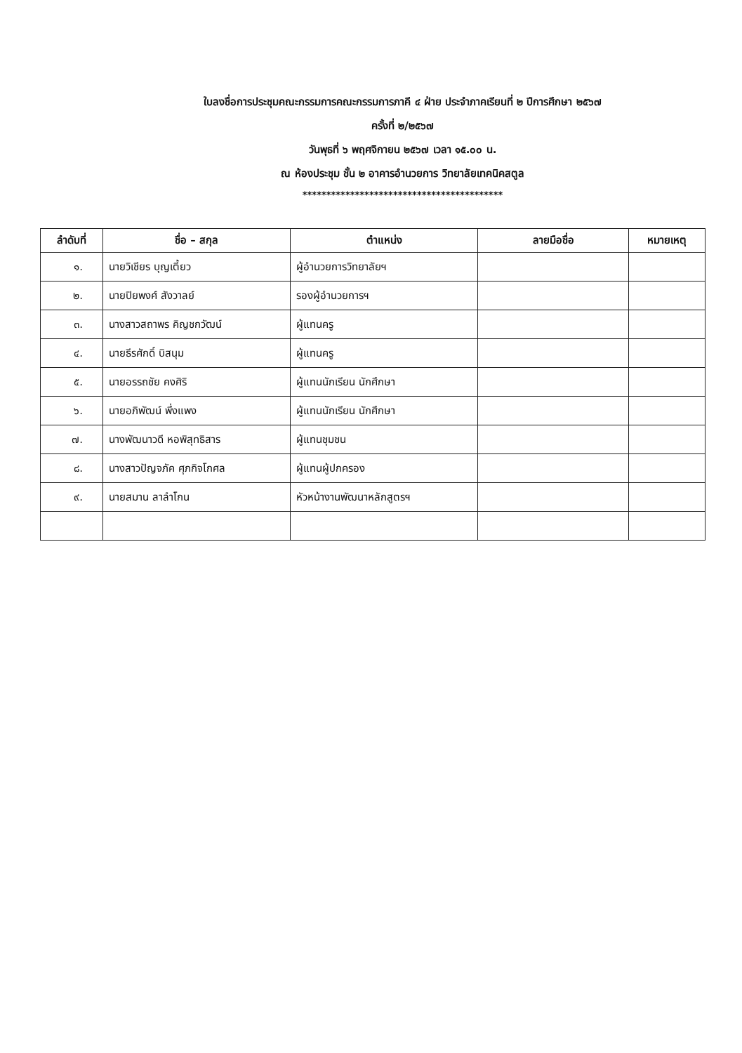ใบลงชื่อการประชุมคณะกรรมการคณะกรรมการภาคี ๔ ฝ่าย ประจำภาคเรียนที่ ๒ ปีการศึกษา ๒๕๖๗
ครั้งที่ ๒/๒๕๖๗
วันพุธที่ ๖ พฤศจิกายน ๒๕๖๗ เวลา ๑๕.๐๐ น.
ณ ห้องประชุม ชั้น ๒ อาคารอำนวยการ วิทยาลัยเทคนิคสตูล
******************************************
| ลำดับที่ | ชื่อ – สกุล | ตำแหน่ง | ลายมือชื่อ | หมายเหตุ |
| --- | --- | --- | --- | --- |
| ๑. | นายวิเชียร บุญเตี้ยว | ผู้อำนวยการวิทยาลัยฯ | | |
| ๒. | นายปิยพงศ์ สังวาลย์ | รองผู้อำนวยการฯ | | |
| ๓. | นางสาวสถาพร คิญชกวัฒน์ | ผู้แทนครู | | |
| ๔. | นายธีรศักดิ์ บิสนุม | ผู้แทนครู | | |
| ๕. | นายอรรถชัย คงศิริ | ผู้แทนนักเรียน นักศึกษา | | |
| ๖. | นายอภิพัฒน์ พึ่งแพง | ผู้แทนนักเรียน นักศึกษา | | |
| ๗. | นางพัฒนาวดี หอพิสุทธิสาร | ผู้แทนชุมชน | | |
| ๘. | นางสาวปัญจภัค ศุภกิจโกศล | ผู้แทนผู้ปกครอง | | |
| ๙. | นายสมาน ลาลำโกน | หัวหน้างานพัฒนาหลักสูตรฯ | | |